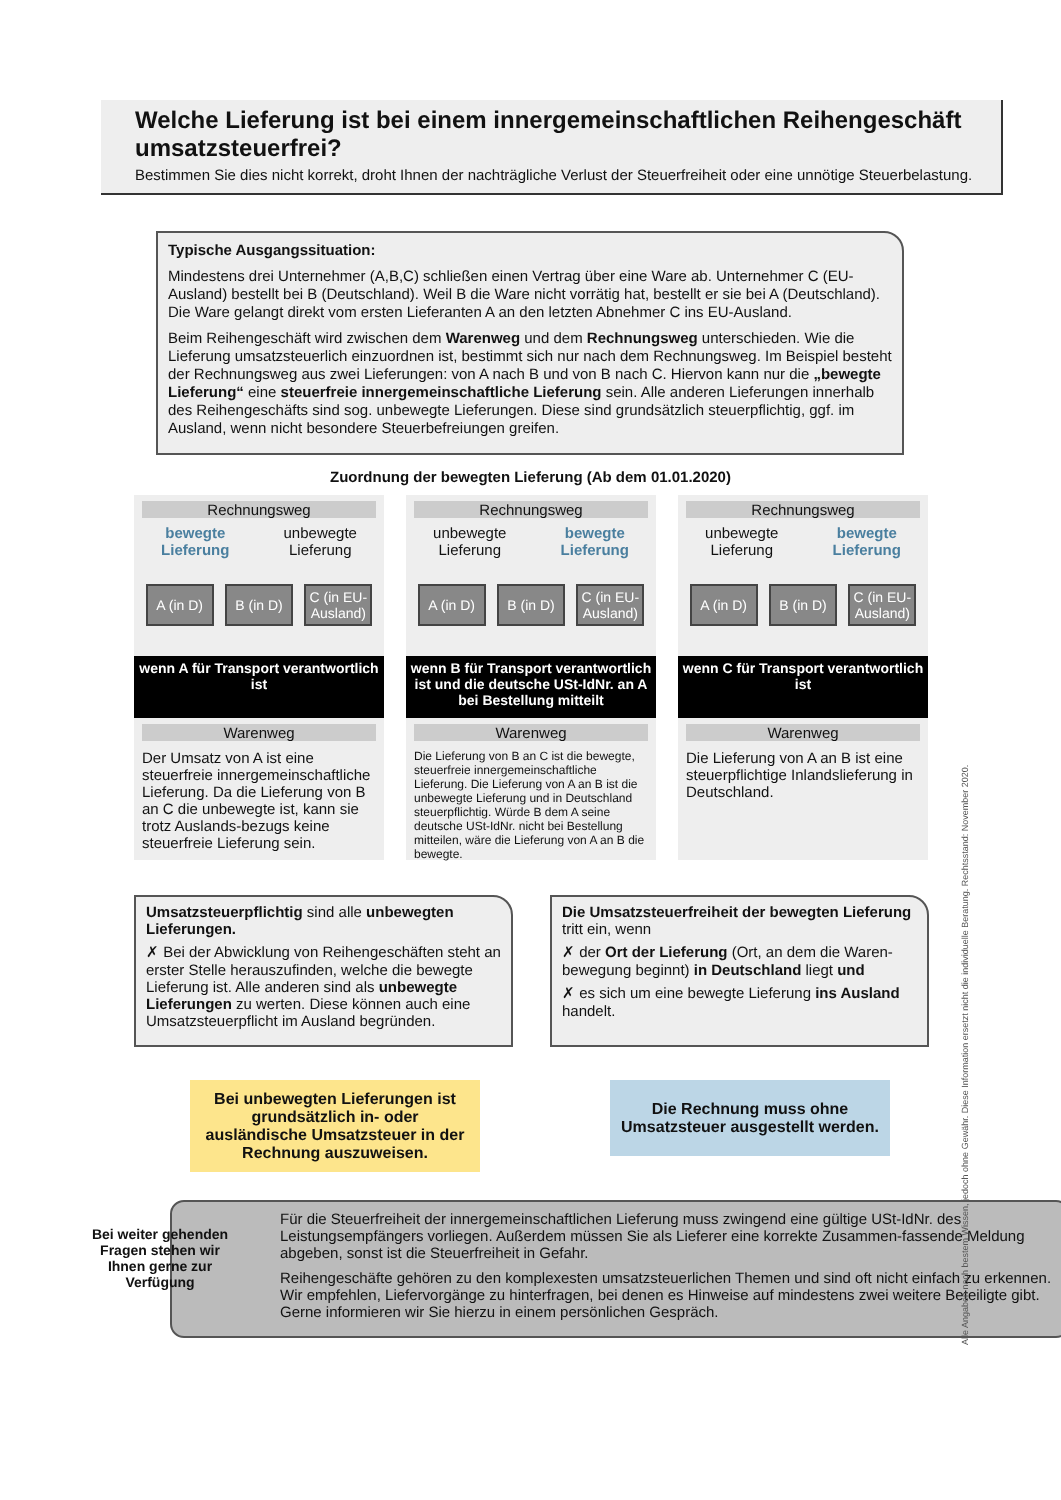Welche Lieferung ist bei einem innergemeinschaftlichen Reihengeschäft umsatzsteuerfrei?
Bestimmen Sie dies nicht korrekt, droht Ihnen der nachträgliche Verlust der Steuerfreiheit oder eine unnötige Steuerbelastung.
Typische Ausgangssituation:
Mindestens drei Unternehmer (A,B,C) schließen einen Vertrag über eine Ware ab. Unternehmer C (EU-Ausland) bestellt bei B (Deutschland). Weil B die Ware nicht vorrätig hat, bestellt er sie bei A (Deutschland). Die Ware gelangt direkt vom ersten Lieferanten A an den letzten Abnehmer C ins EU-Ausland.
Beim Reihengeschäft wird zwischen dem Warenweg und dem Rechnungsweg unterschieden. Wie die Lieferung umsatzsteuerlich einzuordnen ist, bestimmt sich nur nach dem Rechnungsweg. Im Beispiel besteht der Rechnungsweg aus zwei Lieferungen: von A nach B und von B nach C. Hiervon kann nur die „bewegte Lieferung“ eine steuerfreie innergemeinschaftliche Lieferung sein. Alle anderen Lieferungen innerhalb des Reihengeschäfts sind sog. unbewegte Lieferungen. Diese sind grundsätzlich steuerpflichtig, ggf. im Ausland, wenn nicht besondere Steuerbefreiungen greifen.
Zuordnung der bewegten Lieferung (Ab dem 01.01.2020)
Rechnungsweg
bewegte
Lieferung unbewegte
Lieferung
A (in D)
B (in D)
C (in EU-Ausland)
wenn A für Transport verantwortlich ist
Warenweg
Der Umsatz von A ist eine steuerfreie innergemeinschaftliche Lieferung. Da die Lieferung von B an C die unbewegte ist, kann sie trotz Auslands-bezugs keine steuerfreie Lieferung sein.
Rechnungsweg
unbewegte
Lieferung bewegte
Lieferung
A (in D)
B (in D)
C (in EU-Ausland)
wenn B für Transport verantwortlich ist und die deutsche USt-IdNr. an A bei Bestellung mitteilt
Warenweg
Die Lieferung von B an C ist die bewegte, steuerfreie innergemeinschaftliche Lieferung. Die Lieferung von A an B ist die unbewegte Lieferung und in Deutschland steuerpflichtig. Würde B dem A seine deutsche USt-IdNr. nicht bei Bestellung mitteilen, wäre die Lieferung von A an B die bewegte.
Rechnungsweg
unbewegte
Lieferung bewegte
Lieferung
A (in D)
B (in D)
C (in EU-Ausland)
wenn C für Transport verantwortlich ist
Warenweg
Die Lieferung von A an B ist eine steuerpflichtige Inlandslieferung in Deutschland.
Umsatzsteuerpflichtig sind alle unbewegten Lieferungen.
✗ Bei der Abwicklung von Reihengeschäften steht an erster Stelle herauszufinden, welche die bewegte Lieferung ist. Alle anderen sind als unbewegte Lieferungen zu werten. Diese können auch eine Umsatzsteuerpflicht im Ausland begründen.
Die Umsatzsteuerfreiheit der bewegten Lieferung tritt ein, wenn
✗ der Ort der Lieferung (Ort, an dem die Waren-bewegung beginnt) in Deutschland liegt und
✗ es sich um eine bewegte Lieferung ins Ausland handelt.
Bei unbewegten Lieferungen ist grundsätzlich in- oder ausländische Umsatzsteuer in der Rechnung auszuweisen.
Die Rechnung muss ohne Umsatzsteuer ausgestellt werden.
Für die Steuerfreiheit der innergemeinschaftlichen Lieferung muss zwingend eine gültige USt-IdNr. des Leistungsempfängers vorliegen. Außerdem müssen Sie als Lieferer eine korrekte Zusammen-fassende Meldung abgeben, sonst ist die Steuerfreiheit in Gefahr.
Reihengeschäfte gehören zu den komplexesten umsatzsteuerlichen Themen und sind oft nicht einfach zu erkennen. Wir empfehlen, Liefervorgänge zu hinterfragen, bei denen es Hinweise auf mindestens zwei weitere Beteiligte gibt. Gerne informieren wir Sie hierzu in einem persönlichen Gespräch.
Bei weiter gehenden Fragen stehen wir Ihnen gerne zur Verfügung
Alle Angaben nach bestem Wissen, jedoch ohne Gewähr. Diese Information ersetzt nicht die individuelle Beratung. Rechtsstand: November 2020.